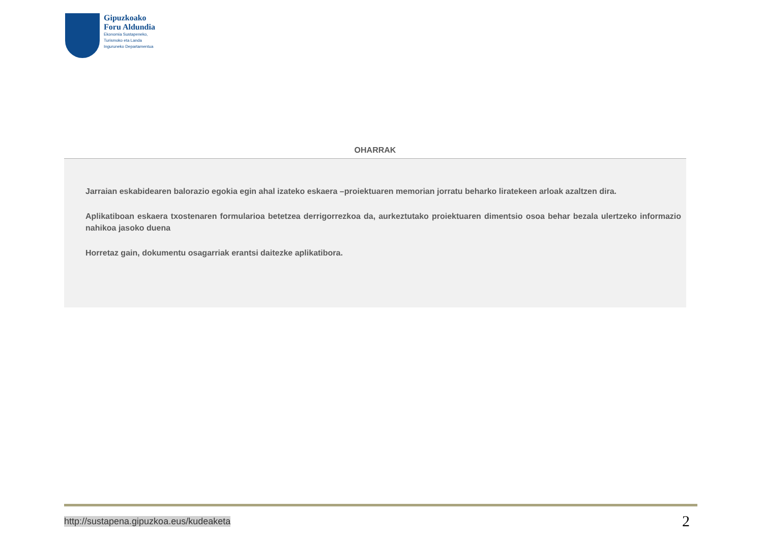Gipuzkoako
Foru Aldundia
Ekonomia Sustapeneko,
Turismoko eta Landa
Inguruneko Departamentua
OHARRAK
Jarraian eskabidearen balorazio egokia egin ahal izateko eskaera –proiektuaren memorian jorratu beharko liratekeen arloak azaltzen dira.
Aplikatiboan eskaera txostenaren formularioa betetzea derrigorrezkoa da, aurkeztutako proiektuaren dimentsio osoa behar bezala ulertzeko informazio nahikoa jasoko duena
Horretaz gain, dokumentu osagarriak erantsi daitezke aplikatibora.
http://sustapena.gipuzkoa.eus/kudeaketa 2